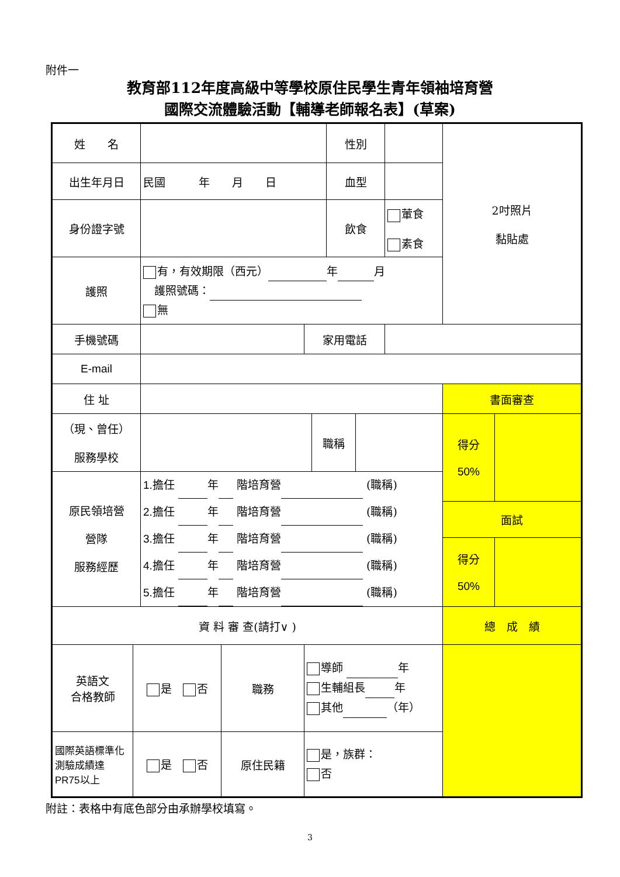附件一
教育部112年度高級中等學校原住民學生青年領袖培育營
國際交流體驗活動【輔導老師報名表】(草案)
| 姓 名 | | | | | | 性別 | | | 2吋照片 黏貼處 | |
| 出生年月日 | | 民國 年 月 日 | | | | 血型 | | | | |
| 身份證字號 | | | | | | 飲食 | | 葷食 素食 | | |
| 護照 | | 有，有效期限（西元） 年 月 護照號碼： 無 | | | | | | | | |
| 手機號碼 | | | | 家用電話 | | | | | | |
| E-mail | | | | | | | | | | |
| 住 址 | | | | | | | | | 書面審查 | |
| （現、曾任） 服務學校 | | | | | 職稱 | | | | 得分 50% | |
| 原民領培營 營隊 服務經歷 | | 1. 擔任 年 階培育營 (職稱) 2. 擔任 年 階培育營 (職稱) 3. 擔任 年 階培育營 (職稱) 4. 擔任 年 階培育營 (職稱) 5. 擔任 年 階培育營 (職稱) | | | | | | | | |
| | | | | | | | | | 面試 | |
| | | | | | | | | | 得分 50% | |
| 資 料 審 查(請打∨ ) | | | | | | | | | 總 成 績 | |
| 英語文 合格教師 | 是 否 | | 職務 | 導師 年 生輔組長 年 其他 （年） | | | | | | |
| 國際英語標準化測驗成績達 PR75 以上 | 是 否 | | 原住民籍 | 是，族群： 否 | | | | | | |
附註：表格中有底色部分由承辦學校填寫。
3